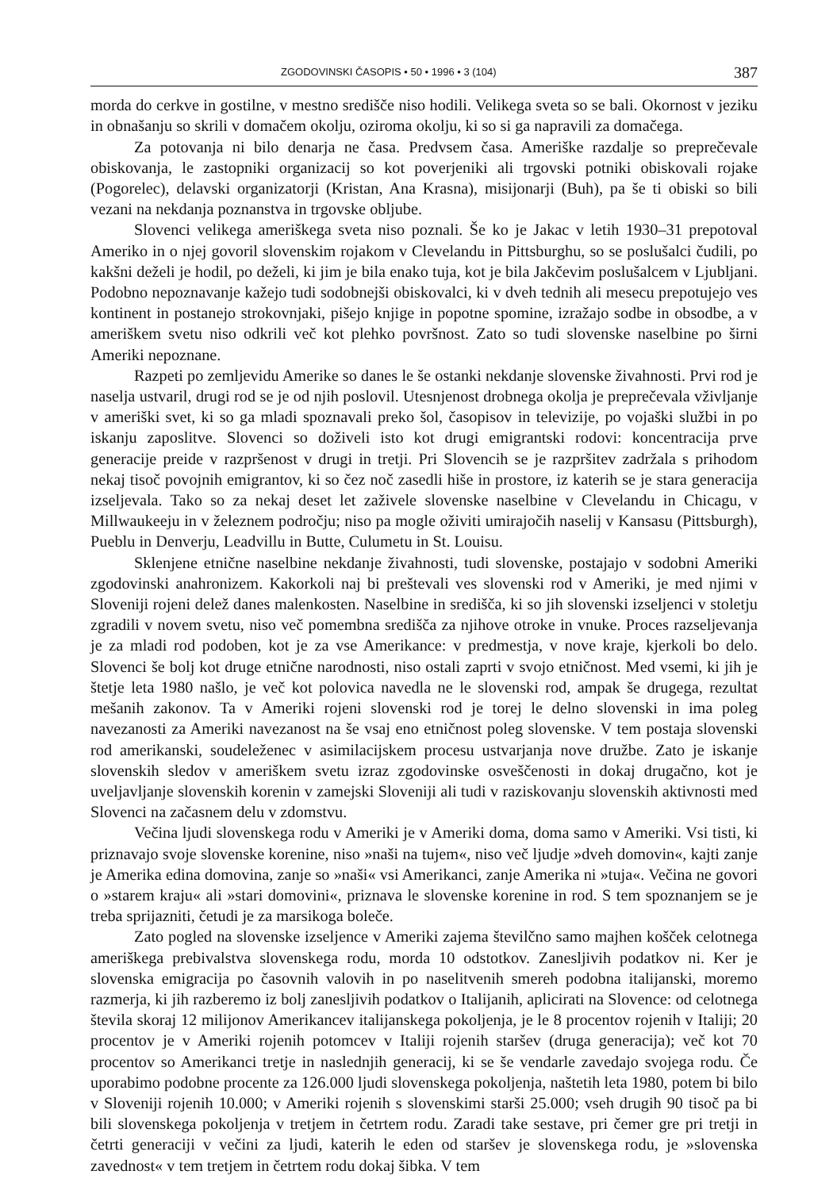ZGODOVINSKI ČASOPIS • 50 • 1996 • 3 (104) 387
morda do cerkve in gostilne, v mestno središče niso hodili. Velikega sveta so se bali. Okornost v jeziku in obnašanju so skrili v domačem okolju, oziroma okolju, ki so si ga napravili za domačega.
Za potovanja ni bilo denarja ne časa. Predvsem časa. Ameriške razdalje so preprečevale obiskovanja, le zastopniki organizacij so kot poverjeniki ali trgovski potniki obiskovali rojake (Pogorelec), delavski organizatorji (Kristan, Ana Krasna), misijonarji (Buh), pa še ti obiski so bili vezani na nekdanja poznanstva in trgovske obljube.
Slovenci velikega ameriškega sveta niso poznali. Še ko je Jakac v letih 1930–31 prepotoval Ameriko in o njej govoril slovenskim rojakom v Clevelandu in Pittsburghu, so se poslušalci čudili, po kakšni deželi je hodil, po deželi, ki jim je bila enako tuja, kot je bila Jakčevim poslušalcem v Ljubljani. Podobno nepoznavanje kažejo tudi sodobnejši obiskovalci, ki v dveh tednih ali mesecu prepotujejo ves kontinent in postanejo strokovnjaki, pišejo knjige in popotne spomine, izražajo sodbe in obsodbe, a v ameriškem svetu niso odkrili več kot plehko površnost. Zato so tudi slovenske naselbine po širni Ameriki nepoznane.
Razpeti po zemljevidu Amerike so danes le še ostanki nekdanje slovenske živahnosti. Prvi rod je naselja ustvaril, drugi rod se je od njih poslovil. Utesnjenost drobnega okolja je preprečevala vživljanje v ameriški svet, ki so ga mladi spoznavali preko šol, časopisov in televizije, po vojaški službi in po iskanju zaposlitve. Slovenci so doživeli isto kot drugi emigrantski rodovi: koncentracija prve generacije preide v razpršenost v drugi in tretji. Pri Slovencih se je razpršitev zadržala s prihodom nekaj tisoč povojnih emigrantov, ki so čez noč zasedli hiše in prostore, iz katerih se je stara generacija izseljevala. Tako so za nekaj deset let zaživele slovenske naselbine v Clevelandu in Chicagu, v Millwaukeeju in v železnem področju; niso pa mogle oživiti umirajočih naselij v Kansasu (Pittsburgh), Pueblu in Denverju, Leadvillu in Butte, Culumetu in St. Louisu.
Sklenjene etnične naselbine nekdanje živahnosti, tudi slovenske, postajajo v sodobni Ameriki zgodovinski anahronizem. Kakorkoli naj bi preštevali ves slovenski rod v Ameriki, je med njimi v Sloveniji rojeni delež danes malenkosten. Naselbine in središča, ki so jih slovenski izseljenci v stoletju zgradili v novem svetu, niso več pomembna središča za njihove otroke in vnuke. Proces razseljevanja je za mladi rod podoben, kot je za vse Amerikance: v predmestja, v nove kraje, kjerkoli bo delo. Slovenci še bolj kot druge etnične narodnosti, niso ostali zaprti v svojo etničnost. Med vsemi, ki jih je štetje leta 1980 našlo, je več kot polovica navedla ne le slovenski rod, ampak še drugega, rezultat mešanih zakonov. Ta v Ameriki rojeni slovenski rod je torej le delno slovenski in ima poleg navezanosti za Ameriki navezanost na še vsaj eno etničnost poleg slovenske. V tem postaja slovenski rod amerikanski, soudeleženec v asimilacijskem procesu ustvarjanja nove družbe. Zato je iskanje slovenskih sledov v ameriškem svetu izraz zgodovinske osveščenosti in dokaj drugačno, kot je uveljavljanje slovenskih korenin v zamejski Sloveniji ali tudi v raziskovanju slovenskih aktivnosti med Slovenci na začasnem delu v zdomstvu.
Večina ljudi slovenskega rodu v Ameriki je v Ameriki doma, doma samo v Ameriki. Vsi tisti, ki priznavajo svoje slovenske korenine, niso »naši na tujem«, niso več ljudje »dveh domovin«, kajti zanje je Amerika edina domovina, zanje so »naši« vsi Amerikanci, zanje Amerika ni »tuja«. Večina ne govori o »starem kraju« ali »stari domovini«, priznava le slovenske korenine in rod. S tem spoznanjem se je treba sprijazniti, četudi je za marsikoga boleče.
Zato pogled na slovenske izseljence v Ameriki zajema številčno samo majhen košček celotnega ameriškega prebivalstva slovenskega rodu, morda 10 odstotkov. Zanesljivih podatkov ni. Ker je slovenska emigracija po časovnih valovih in po naselitvenih smereh podobna italijanski, moremo razmerja, ki jih razberemo iz bolj zanesljivih podatkov o Italijanih, aplicirati na Slovence: od celotnega števila skoraj 12 milijonov Amerikancev italijanskega pokoljenja, je le 8 procentov rojenih v Italiji; 20 procentov je v Ameriki rojenih potomcev v Italiji rojenih staršev (druga generacija); več kot 70 procentov so Amerikanci tretje in naslednjih generacij, ki se še vendarle zavedajo svojega rodu. Če uporabimo podobne procente za 126.000 ljudi slovenskega pokoljenja, naštetih leta 1980, potem bi bilo v Sloveniji rojenih 10.000; v Ameriki rojenih s slovenskimi starši 25.000; vseh drugih 90 tisoč pa bi bili slovenskega pokoljenja v tretjem in četrtem rodu. Zaradi take sestave, pri čemer gre pri tretji in četrti generaciji v večini za ljudi, katerih le eden od staršev je slovenskega rodu, je »slovenska zavednost« v tem tretjem in četrtem rodu dokaj šibka. V tem